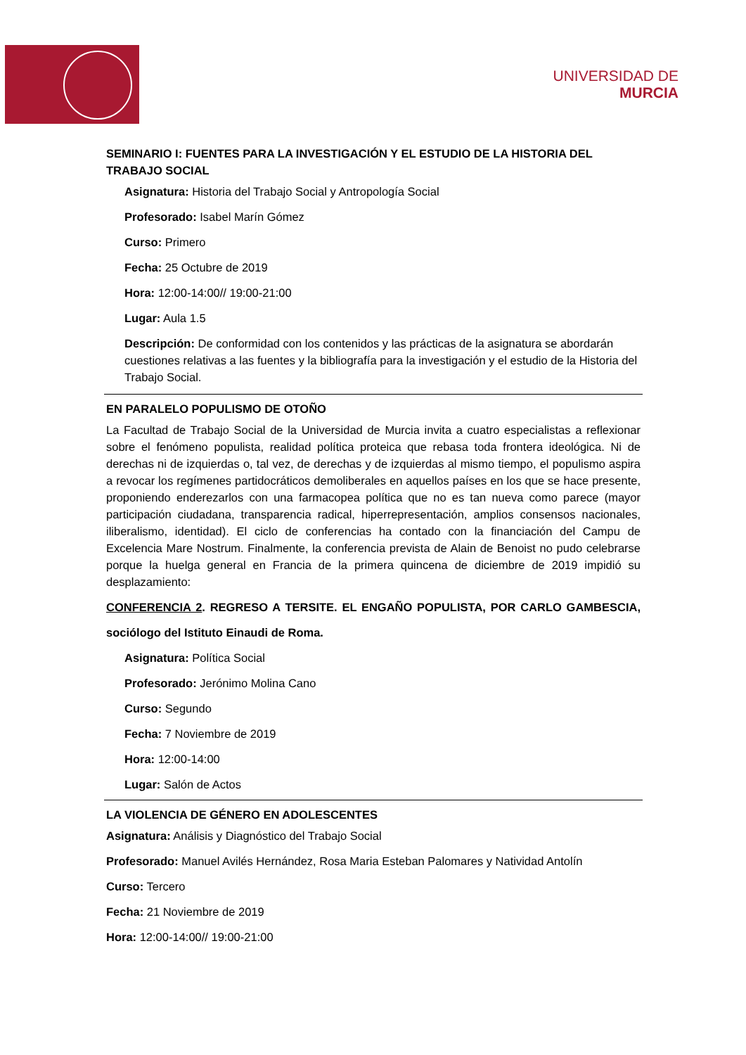UNIVERSIDAD DE
MURCIA
SEMINARIO I: FUENTES PARA LA INVESTIGACIÓN Y EL ESTUDIO DE LA HISTORIA DEL TRABAJO SOCIAL
Asignatura: Historia del Trabajo Social y Antropología Social
Profesorado: Isabel Marín Gómez
Curso: Primero
Fecha: 25 Octubre de 2019
Hora: 12:00-14:00// 19:00-21:00
Lugar: Aula 1.5
Descripción: De conformidad con los contenidos y las prácticas de la asignatura se abordarán cuestiones relativas a las fuentes y la bibliografía para la investigación y el estudio de la Historia del Trabajo Social.
EN PARALELO POPULISMO DE OTOÑO
La Facultad de Trabajo Social de la Universidad de Murcia invita a cuatro especialistas a reflexionar sobre el fenómeno populista, realidad política proteica que rebasa toda frontera ideológica. Ni de derechas ni de izquierdas o, tal vez, de derechas y de izquierdas al mismo tiempo, el populismo aspira a revocar los regímenes partidocráticos demoliberales en aquellos países en los que se hace presente, proponiendo enderezarlos con una farmacopea política que no es tan nueva como parece (mayor participación ciudadana, transparencia radical, hiperrepresentación, amplios consensos nacionales, iliberalismo, identidad). El ciclo de conferencias ha contado con la financiación del Campu de Excelencia Mare Nostrum. Finalmente, la conferencia prevista de Alain de Benoist no pudo celebrarse porque la huelga general en Francia de la primera quincena de diciembre de 2019 impidió su desplazamiento:
CONFERENCIA 2. REGRESO A TERSITE. EL ENGAÑO POPULISTA, POR CARLO GAMBESCIA, sociólogo del Istituto Einaudi de Roma.
Asignatura: Política Social
Profesorado: Jerónimo Molina Cano
Curso: Segundo
Fecha: 7 Noviembre de 2019
Hora: 12:00-14:00
Lugar: Salón de Actos
LA VIOLENCIA DE GÉNERO EN ADOLESCENTES
Asignatura: Análisis y Diagnóstico del Trabajo Social
Profesorado: Manuel Avilés Hernández, Rosa Maria Esteban Palomares y Natividad Antolín
Curso: Tercero
Fecha: 21 Noviembre de 2019
Hora: 12:00-14:00// 19:00-21:00